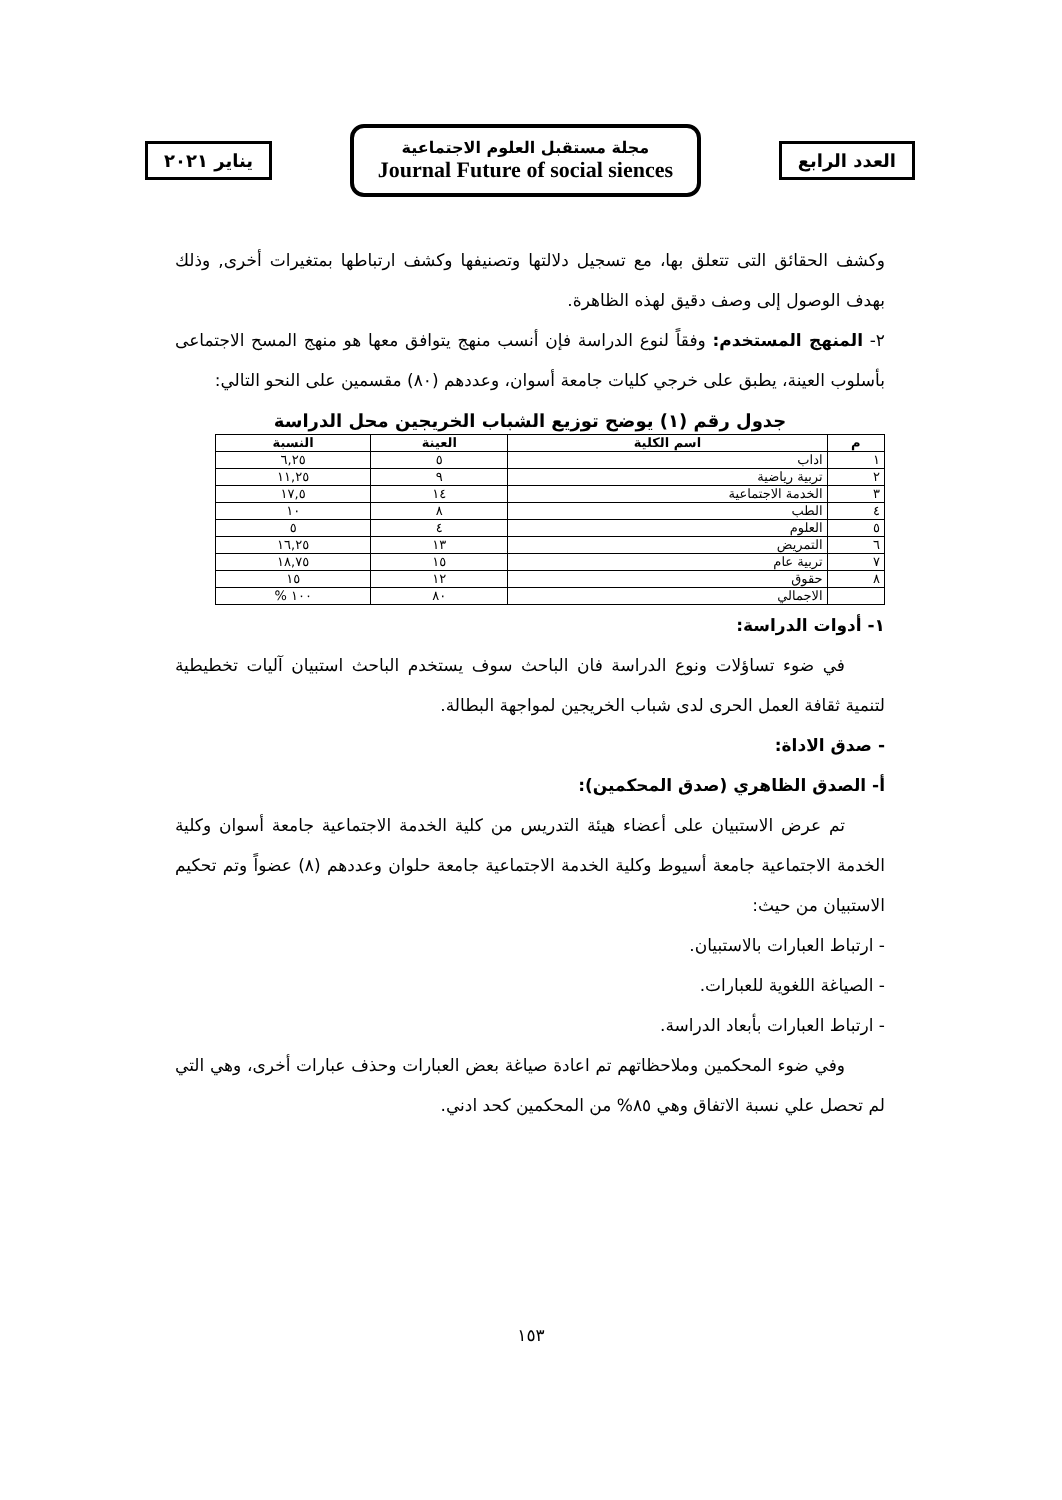يناير ٢٠٢١
مجلة مستقبل العلوم الاجتماعية
Journal Future of social siences
العدد الرابع
وكشف الحقائق التى تتعلق بها، مع تسجيل دلالتها وتصنيفها وكشف ارتباطها بمتغيرات أخرى, وذلك بهدف الوصول إلى وصف دقيق لهذه الظاهرة.
٢- المنهج المستخدم: وفقاً لنوع الدراسة فإن أنسب منهج يتوافق معها هو منهج المسح الاجتماعى بأسلوب العينة، يطبق على خرجي كليات جامعة أسوان، وعددهم (٨٠) مقسمين على النحو التالي:
جدول رقم (١) يوضح توزيع الشباب الخريجين محل الدراسة
| م | اسم الكلية | العينة | النسبة |
| --- | --- | --- | --- |
| ١ | اداب | ٥ | ٦,٢٥ |
| ٢ | تربية رياضية | ٩ | ١١,٢٥ |
| ٣ | الخدمة الاجتماعية | ١٤ | ١٧,٥ |
| ٤ | الطب | ٨ | ١٠ |
| ٥ | العلوم | ٤ | ٥ |
| ٦ | التمريض | ١٣ | ١٦,٢٥ |
| ٧ | تربية عام | ١٥ | ١٨,٧٥ |
| ٨ | حقوق | ١٢ | ١٥ |
| | الاجمالي | ٨٠ | ١٠٠ % |
١- أدوات الدراسة:
في ضوء تساؤلات ونوع الدراسة فان الباحث سوف يستخدم الباحث استبيان آليات تخطيطية لتنمية ثقافة العمل الحرى لدى شباب الخريجين لمواجهة البطالة.
- صدق الاداة:
أ- الصدق الظاهري (صدق المحكمين):
تم عرض الاستبيان على أعضاء هيئة التدريس من كلية الخدمة الاجتماعية جامعة أسوان وكلية الخدمة الاجتماعية جامعة أسيوط وكلية الخدمة الاجتماعية جامعة حلوان وعددهم (٨) عضواً وتم تحكيم الاستبيان من حيث:
- ارتباط العبارات بالاستبيان.
- الصياغة اللغوية للعبارات.
- ارتباط العبارات بأبعاد الدراسة.
وفي ضوء المحكمين وملاحظاتهم تم اعادة صياغة بعض العبارات وحذف عبارات أخرى، وهي التي لم تحصل علي نسبة الاتفاق وهي ٨٥% من المحكمين كحد ادني.
١٥٣